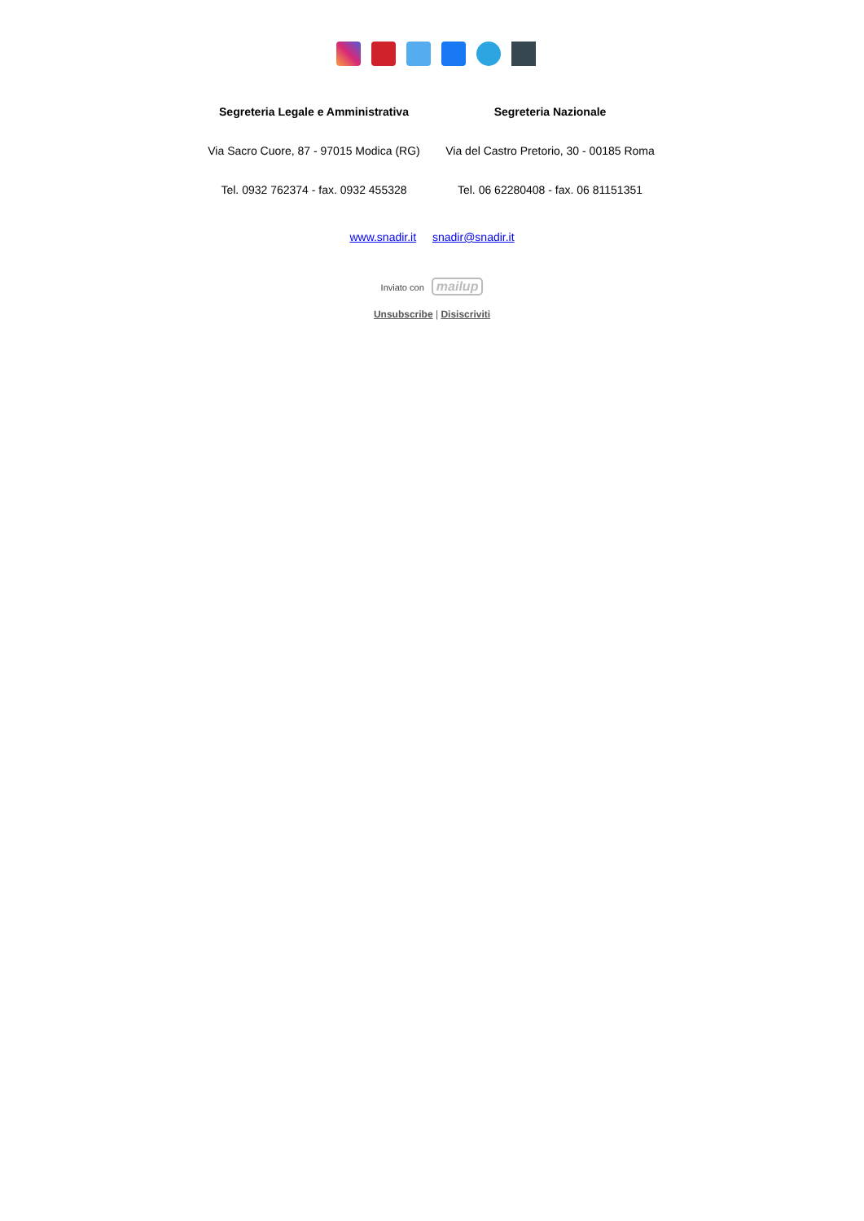Segreteria Legale e Amministrativa
Via Sacro Cuore, 87 - 97015 Modica (RG)
Tel. 0932 762374 - fax. 0932 455328
Segreteria Nazionale
Via del Castro Pretorio, 30 - 00185 Roma
Tel. 06 62280408 - fax. 06 81151351
www.snadir.it snadir@snadir.it
Inviato con mailup
Unsubscribe | Disiscriviti